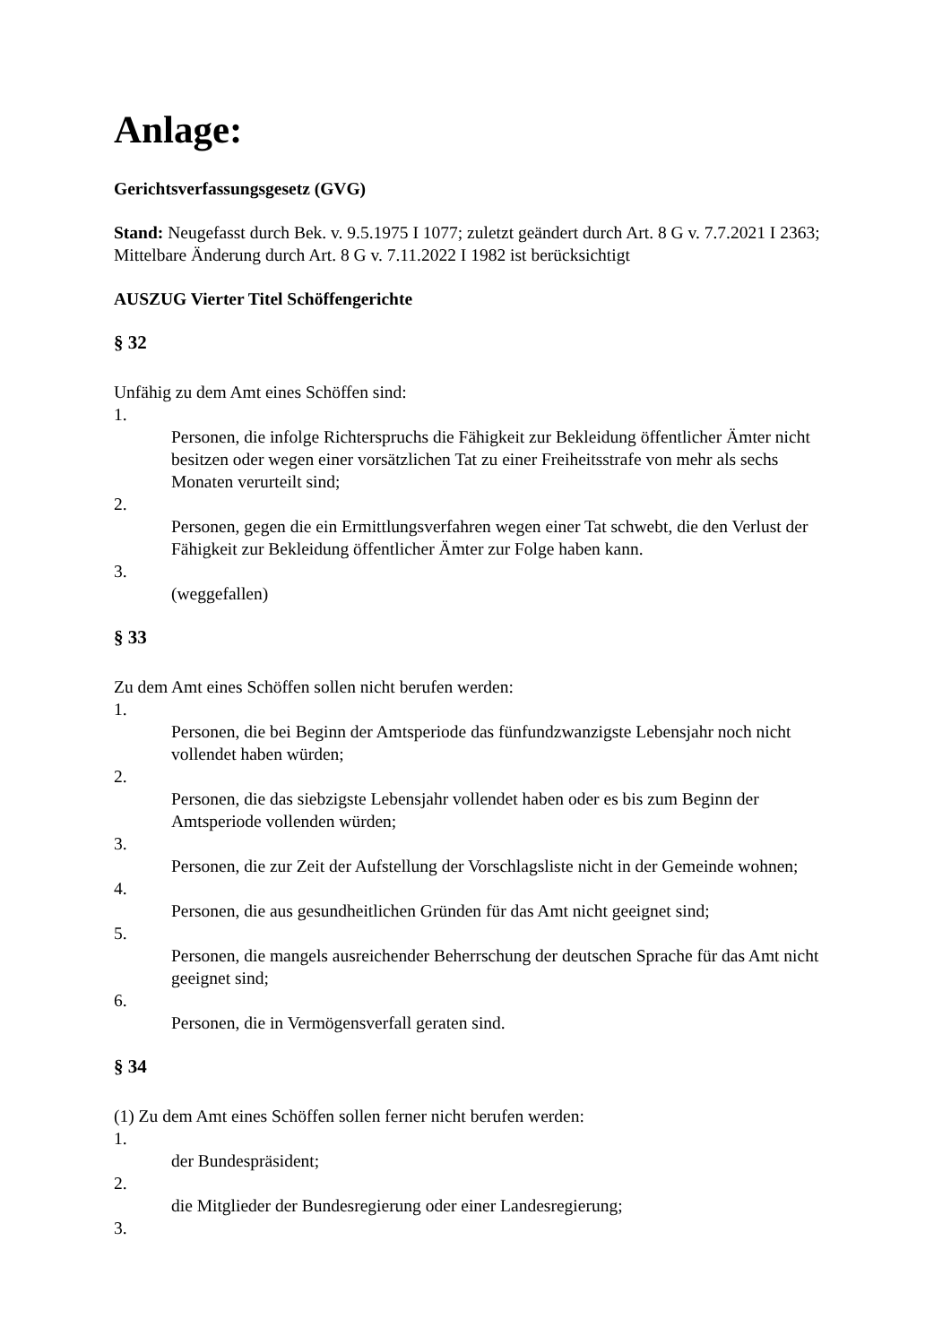Anlage:
Gerichtsverfassungsgesetz (GVG)
Stand: Neugefasst durch Bek. v. 9.5.1975 I 1077; zuletzt geändert durch Art. 8 G v. 7.7.2021 I 2363; Mittelbare Änderung durch Art. 8 G v. 7.11.2022 I 1982 ist berücksichtigt
AUSZUG Vierter Titel Schöffengerichte
§ 32
Unfähig zu dem Amt eines Schöffen sind:
1.
Personen, die infolge Richterspruchs die Fähigkeit zur Bekleidung öffentlicher Ämter nicht besitzen oder wegen einer vorsätzlichen Tat zu einer Freiheitsstrafe von mehr als sechs Monaten verurteilt sind;
2.
Personen, gegen die ein Ermittlungsverfahren wegen einer Tat schwebt, die den Verlust der Fähigkeit zur Bekleidung öffentlicher Ämter zur Folge haben kann.
3.
(weggefallen)
§ 33
Zu dem Amt eines Schöffen sollen nicht berufen werden:
1.
Personen, die bei Beginn der Amtsperiode das fünfundzwanzigste Lebensjahr noch nicht vollendet haben würden;
2.
Personen, die das siebzigste Lebensjahr vollendet haben oder es bis zum Beginn der Amtsperiode vollenden würden;
3.
Personen, die zur Zeit der Aufstellung der Vorschlagsliste nicht in der Gemeinde wohnen;
4.
Personen, die aus gesundheitlichen Gründen für das Amt nicht geeignet sind;
5.
Personen, die mangels ausreichender Beherrschung der deutschen Sprache für das Amt nicht geeignet sind;
6.
Personen, die in Vermögensverfall geraten sind.
§ 34
(1) Zu dem Amt eines Schöffen sollen ferner nicht berufen werden:
1.
der Bundespräsident;
2.
die Mitglieder der Bundesregierung oder einer Landesregierung;
3.